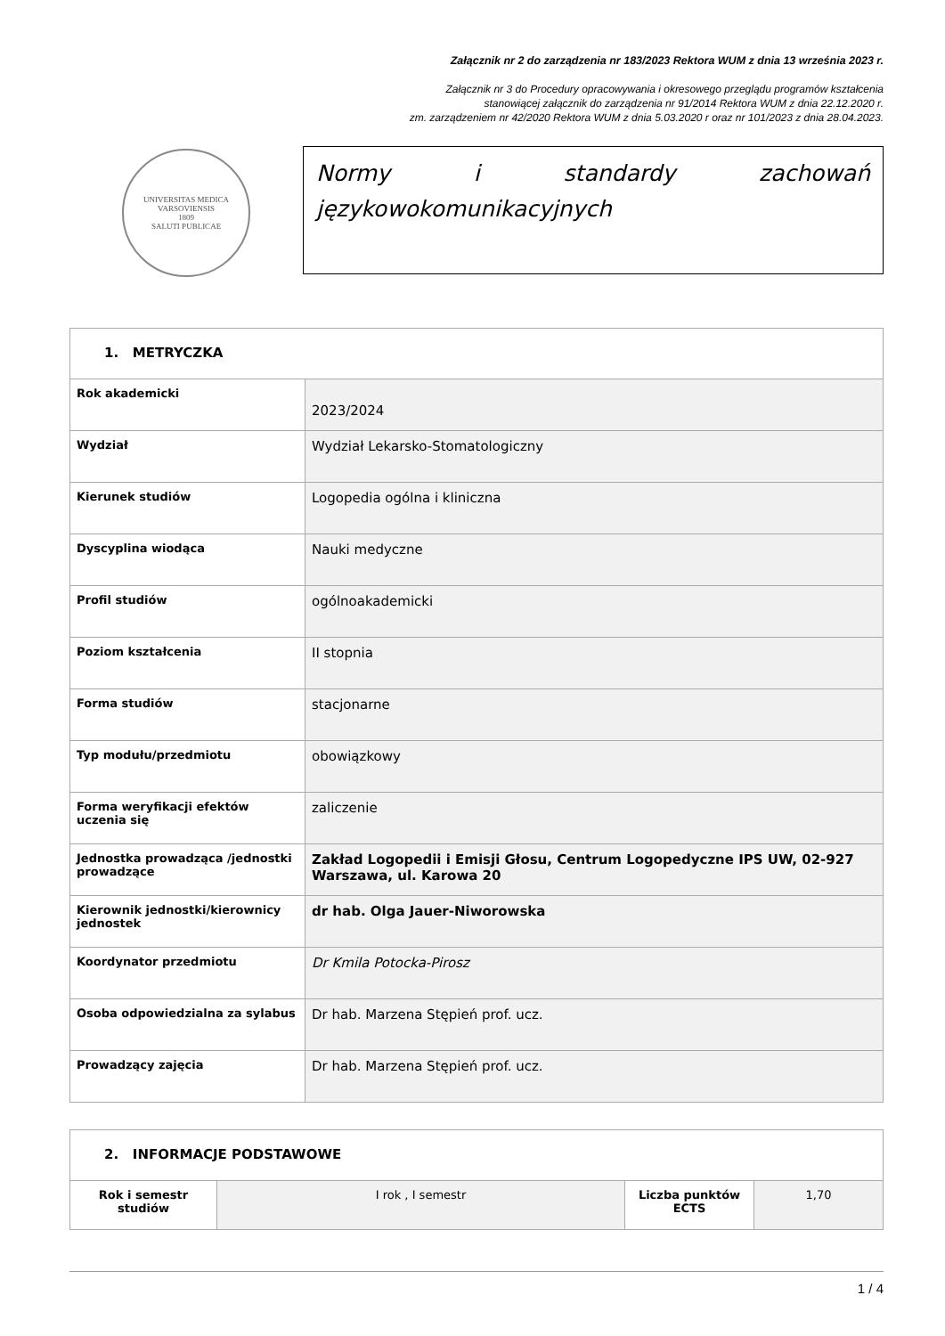Załącznik nr 2 do zarządzenia nr 183/2023 Rektora WUM z dnia 13 września 2023 r.
Załącznik nr 3 do Procedury opracowywania i okresowego przeglądu programów kształcenia
stanowiącej załącznik do zarządzenia nr 91/2014 Rektora WUM z dnia 22.12.2020 r.
zm. zarządzeniem nr 42/2020 Rektora WUM z dnia 5.03.2020 r oraz nr 101/2023 z dnia 28.04.2023.
UNIVERSITAS MEDICA VARSOVIENSIS
1809
SALUTI PUBLICAE
Normy i standardy zachowań
językowokomunikacyjnych
| 1. METRYCZKA | |
| --- | --- |
| Rok akademicki | 2023/2024 |
| Wydział | Wydział Lekarsko-Stomatologiczny |
| Kierunek studiów | Logopedia ogólna i kliniczna |
| Dyscyplina wiodąca | Nauki medyczne |
| Profil studiów | ogólnoakademicki |
| Poziom kształcenia | II stopnia |
| Forma studiów | stacjonarne |
| Typ modułu/przedmiotu | obowiązkowy |
| Forma weryfikacji efektów uczenia się | zaliczenie |
| Jednostka prowadząca /jednostki prowadzące | Zakład Logopedii i Emisji Głosu, Centrum Logopedyczne IPS UW, 02-927 Warszawa, ul. Karowa 20 |
| Kierownik jednostki/kierownicy jednostek | dr hab. Olga Jauer-Niworowska |
| Koordynator przedmiotu | Dr Kmila Potocka-Pirosz |
| Osoba odpowiedzialna za sylabus | Dr hab. Marzena Stępień prof. ucz. |
| Prowadzący zajęcia | Dr hab. Marzena Stępień prof. ucz. |
| 2. INFORMACJE PODSTAWOWE | | | |
| --- | --- | --- | --- |
| Rok i semestr studiów | I rok , I semestr | Liczba punktów ECTS | 1,70 |
1 / 4